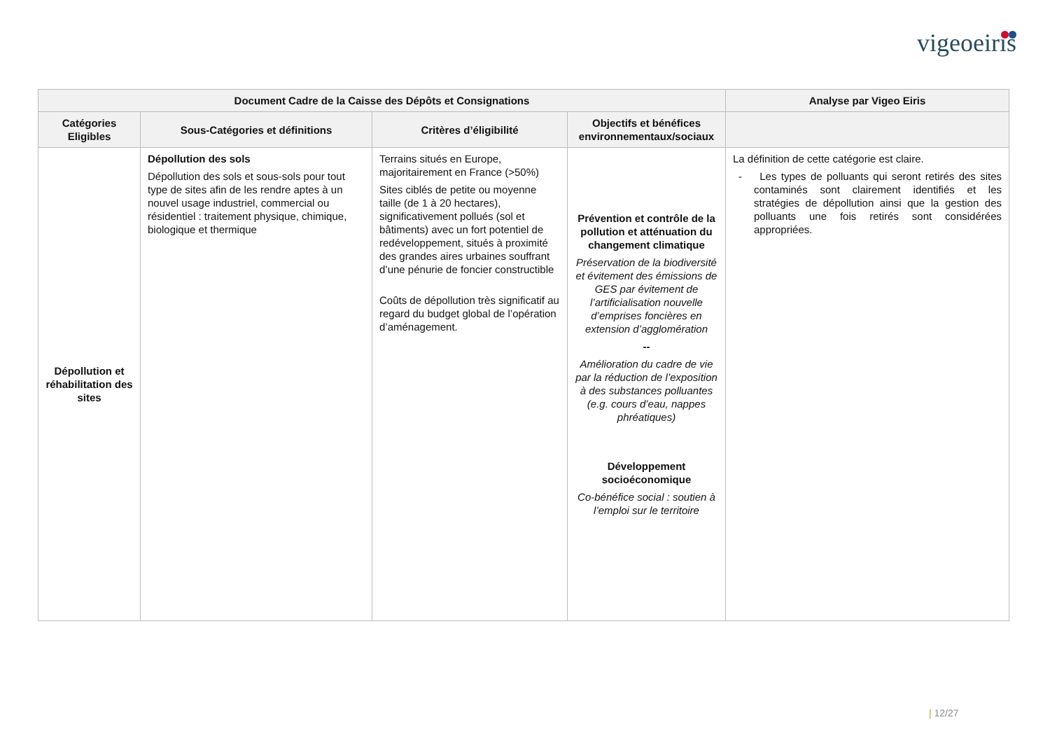vigeoeiris
| Document Cadre de la Caisse des Dépôts et Consignations | | | | Analyse par Vigeo Eiris |
| --- | --- | --- | --- | --- |
| Catégories Eligibles | Sous-Catégories et définitions | Critères d’éligibilité | Objectifs et bénéfices environnementaux/sociaux | |
| Dépollution et réhabilitation des sites | Dépollution des sols Dépollution des sols et sous-sols pour tout type de sites afin de les rendre aptes à un nouvel usage industriel, commercial ou résidentiel : traitement physique, chimique, biologique et thermique | Terrains situés en Europe, majoritairement en France (>50%) Sites ciblés de petite ou moyenne taille (de 1 à 20 hectares), significativement pollués (sol et bâtiments) avec un fort potentiel de redéveloppement, situés à proximité des grandes aires urbaines souffrant d’une pénurie de foncier constructible Coûts de dépollution très significatif au regard du budget global de l’opération d’aménagement. | Prévention et contrôle de la pollution et atténuation du changement climatique Préservation de la biodiversité et évitement des émissions de GES par évitement de l’artificialisation nouvelle d’emprises foncières en extension d’agglomération -- Amélioration du cadre de vie par la réduction de l’exposition à des substances polluantes (e.g. cours d’eau, nappes phréatiques) Développement socioéconomique Co-bénéfice social : soutien à l’emploi sur le territoire | La définition de cette catégorie est claire. - Les types de polluants qui seront retirés des sites contaminés sont clairement identifiés et les stratégies de dépollution ainsi que la gestion des polluants une fois retirés sont considérées appropriées. |
| 12/27